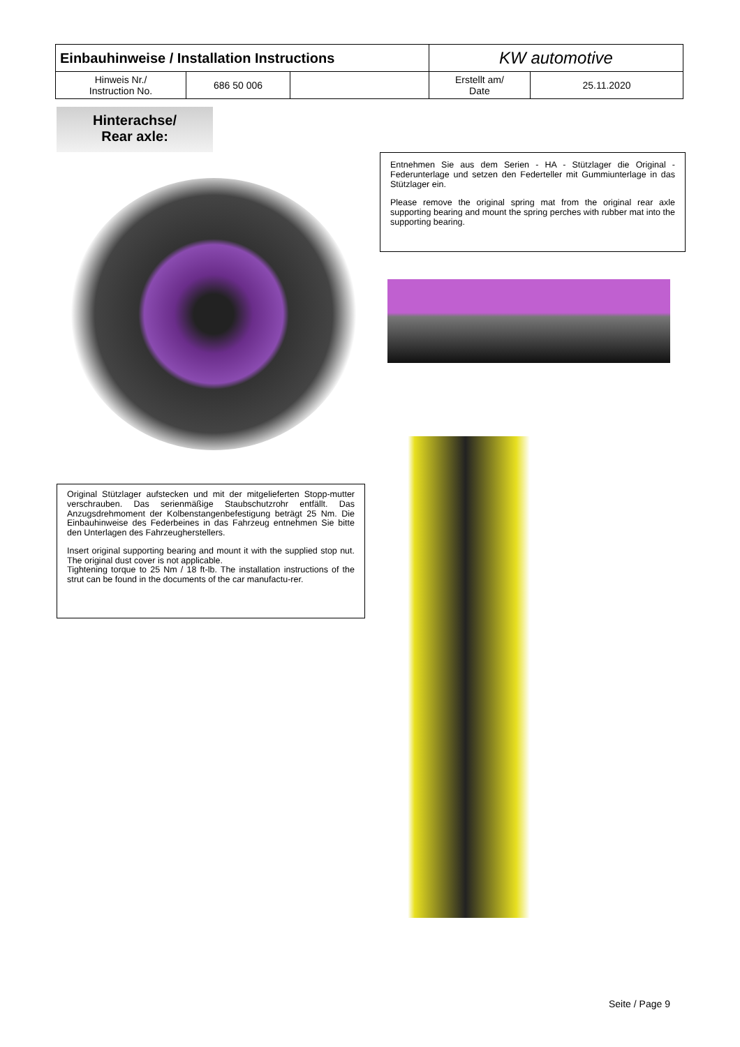| Einbauhinweise / Installation Instructions | | | KW automotive | |
| Hinweis Nr./ Instruction No. | 686 50 006 | | Erstellt am/ Date | 25.11.2020 |
Hinterachse/
Rear axle:
Entnehmen Sie aus dem Serien - HA - Stützlager die Original - Federunterlage und setzen den Federteller mit Gummiunterlage in das Stützlager ein.
Please remove the original spring mat from the original rear axle supporting bearing and mount the spring perches with rubber mat into the supporting bearing.
Original Stützlager aufstecken und mit der mitgelieferten Stopp-mutter verschrauben. Das serienmäßige Staubschutzrohr entfällt. Das Anzugsdrehmoment der Kolbenstangenbefestigung beträgt 25 Nm. Die Einbauhinweise des Federbeines in das Fahrzeug entnehmen Sie bitte den Unterlagen des Fahrzeugherstellers.
Insert original supporting bearing and mount it with the supplied stop nut. The original dust cover is not applicable.
Tightening torque to 25 Nm / 18 ft-lb. The installation instructions of the strut can be found in the documents of the car manufactu-rer.
Seite / Page 9